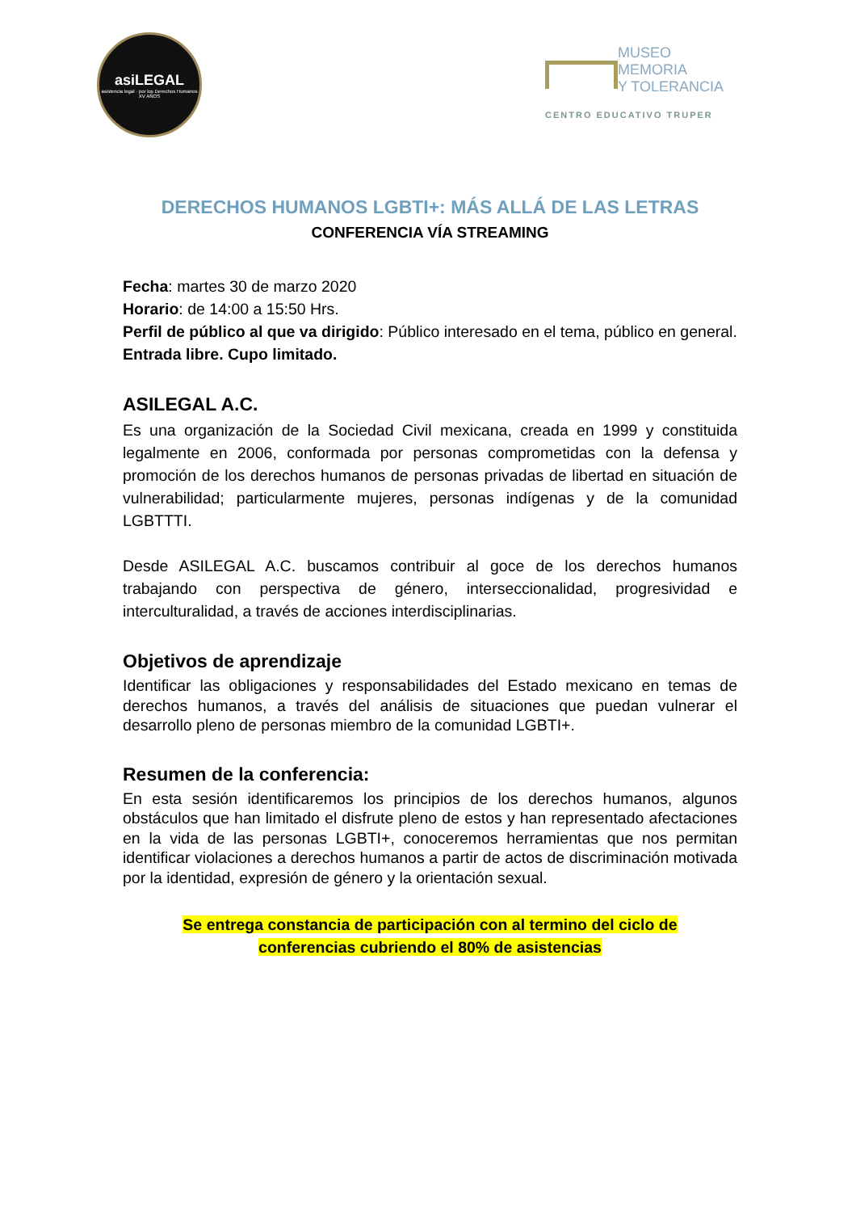asiLEGAL
asistencia legal · por los Derechos Humanos
XV AÑOS
MUSEO
MEMORIA
Y TOLERANCIA
CENTRO EDUCATIVO TRUPER
DERECHOS HUMANOS LGBTI+: MÁS ALLÁ DE LAS LETRAS
CONFERENCIA VÍA STREAMING
Fecha: martes 30 de marzo 2020
Horario: de 14:00 a 15:50 Hrs.
Perfil de público al que va dirigido: Público interesado en el tema, público en general.
Entrada libre. Cupo limitado.
ASILEGAL A.C.
Es una organización de la Sociedad Civil mexicana, creada en 1999 y constituida legalmente en 2006, conformada por personas comprometidas con la defensa y promoción de los derechos humanos de personas privadas de libertad en situación de vulnerabilidad; particularmente mujeres, personas indígenas y de la comunidad LGBTTTI.
Desde ASILEGAL A.C. buscamos contribuir al goce de los derechos humanos trabajando con perspectiva de género, interseccionalidad, progresividad e interculturalidad, a través de acciones interdisciplinarias.
Objetivos de aprendizaje
Identificar las obligaciones y responsabilidades del Estado mexicano en temas de derechos humanos, a través del análisis de situaciones que puedan vulnerar el desarrollo pleno de personas miembro de la comunidad LGBTI+.
Resumen de la conferencia:
En esta sesión identificaremos los principios de los derechos humanos, algunos obstáculos que han limitado el disfrute pleno de estos y han representado afectaciones en la vida de las personas LGBTI+, conoceremos herramientas que nos permitan identificar violaciones a derechos humanos a partir de actos de discriminación motivada por la identidad, expresión de género y la orientación sexual.
Se entrega constancia de participación con al termino del ciclo de
conferencias cubriendo el 80% de asistencias